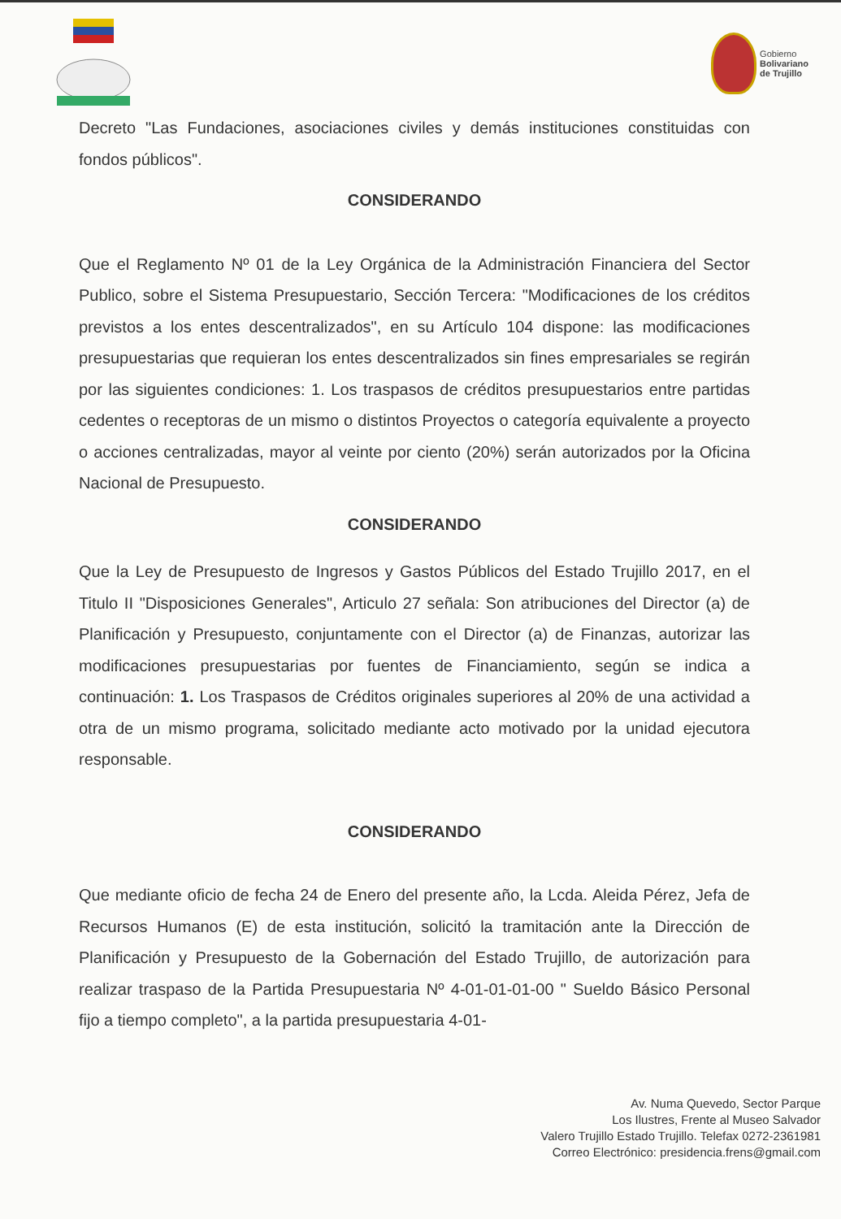Gobierno
Bolivariano
de Trujillo
Decreto "Las Fundaciones, asociaciones civiles y demás instituciones constituidas con fondos públicos".
CONSIDERANDO
Que el Reglamento Nº 01 de la Ley Orgánica de la Administración Financiera del Sector Publico, sobre el Sistema Presupuestario, Sección Tercera: "Modificaciones de los créditos previstos a los entes descentralizados", en su Artículo 104 dispone: las modificaciones presupuestarias que requieran los entes descentralizados sin fines empresariales se regirán por las siguientes condiciones: 1. Los traspasos de créditos presupuestarios entre partidas cedentes o receptoras de un mismo o distintos Proyectos o categoría equivalente a proyecto o acciones centralizadas, mayor al veinte por ciento (20%) serán autorizados por la Oficina Nacional de Presupuesto.
CONSIDERANDO
Que la Ley de Presupuesto de Ingresos y Gastos Públicos del Estado Trujillo 2017, en el Titulo II "Disposiciones Generales", Articulo 27 señala: Son atribuciones del Director (a) de Planificación y Presupuesto, conjuntamente con el Director (a) de Finanzas, autorizar las modificaciones presupuestarias por fuentes de Financiamiento, según se indica a continuación: 1. Los Traspasos de Créditos originales superiores al 20% de una actividad a otra de un mismo programa, solicitado mediante acto motivado por la unidad ejecutora responsable.
CONSIDERANDO
Que mediante oficio de fecha 24 de Enero del presente año, la Lcda. Aleida Pérez, Jefa de Recursos Humanos (E) de esta institución, solicitó la tramitación ante la Dirección de Planificación y Presupuesto de la Gobernación del Estado Trujillo, de autorización para realizar traspaso de la Partida Presupuestaria Nº 4-01-01-01-00 " Sueldo Básico Personal fijo a tiempo completo", a la partida presupuestaria 4-01-
Av. Numa Quevedo, Sector Parque
Los Ilustres, Frente al Museo Salvador
Valero Trujillo Estado Trujillo. Telefax 0272-2361981
Correo Electrónico: presidencia.frens@gmail.com